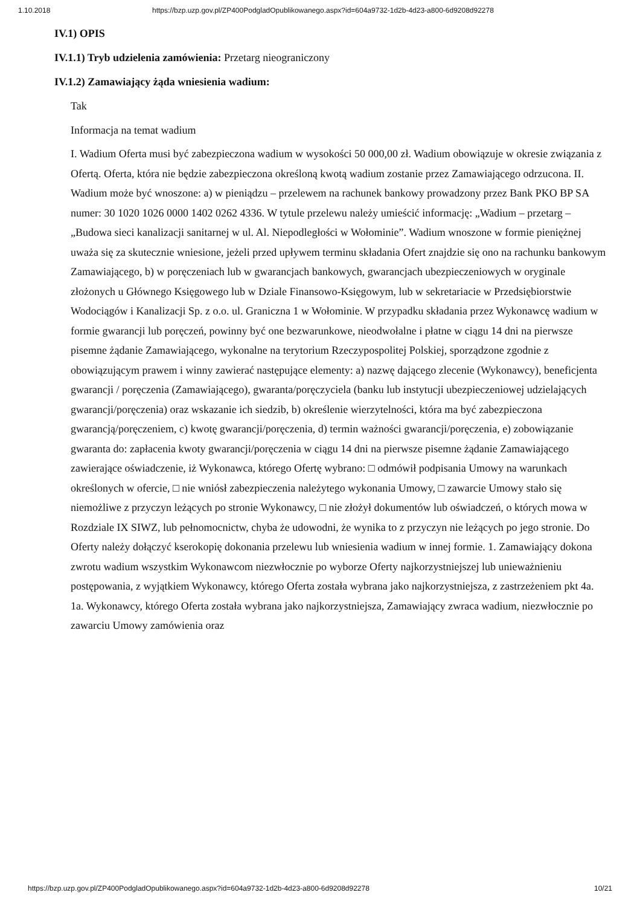1.10.2018 https://bzp.uzp.gov.pl/ZP400PodgladOpublikowanego.aspx?id=604a9732-1d2b-4d23-a800-6d9208d92278
IV.1) OPIS
IV.1.1) Tryb udzielenia zamówienia: Przetarg nieograniczony
IV.1.2) Zamawiający żąda wniesienia wadium:
Tak
Informacja na temat wadium
I. Wadium Oferta musi być zabezpieczona wadium w wysokości 50 000,00 zł. Wadium obowiązuje w okresie związania z Ofertą. Oferta, która nie będzie zabezpieczona określoną kwotą wadium zostanie przez Zamawiającego odrzucona. II. Wadium może być wnoszone: a) w pieniądzu – przelewem na rachunek bankowy prowadzony przez Bank PKO BP SA numer: 30 1020 1026 0000 1402 0262 4336. W tytule przelewu należy umieścić informację: „Wadium – przetarg – „Budowa sieci kanalizacji sanitarnej w ul. Al. Niepodległości w Wołominie”. Wadium wnoszone w formie pieniężnej uważa się za skutecznie wniesione, jeżeli przed upływem terminu składania Ofert znajdzie się ono na rachunku bankowym Zamawiającego, b) w poręczeniach lub w gwarancjach bankowych, gwarancjach ubezpieczeniowych w oryginale złożonych u Głównego Księgowego lub w Dziale Finansowo-Księgowym, lub w sekretariacie w Przedsiębiorstwie Wodociągów i Kanalizacji Sp. z o.o. ul. Graniczna 1 w Wołominie. W przypadku składania przez Wykonawcę wadium w formie gwarancji lub poręczeń, powinny być one bezwarunkowe, nieodwołalne i płatne w ciągu 14 dni na pierwsze pisemne żądanie Zamawiającego, wykonalne na terytorium Rzeczypospolitej Polskiej, sporządzone zgodnie z obowiązującym prawem i winny zawierać następujące elementy: a) nazwę dającego zlecenie (Wykonawcy), beneficjenta gwarancji / poręczenia (Zamawiającego), gwaranta/poręczyciela (banku lub instytucji ubezpieczeniowej udzielających gwarancji/poręczenia) oraz wskazanie ich siedzib, b) określenie wierzytelności, która ma być zabezpieczona gwarancją/poręczeniem, c) kwotę gwarancji/poręczenia, d) termin ważności gwarancji/poręczenia, e) zobowiązanie gwaranta do: zapłacenia kwoty gwarancji/poręczenia w ciągu 14 dni na pierwsze pisemne żądanie Zamawiającego zawierające oświadczenie, iż Wykonawca, którego Ofertę wybrano: □ odmówił podpisania Umowy na warunkach określonych w ofercie, □ nie wniósł zabezpieczenia należytego wykonania Umowy, □ zawarcie Umowy stało się niemożliwe z przyczyn leżących po stronie Wykonawcy, □ nie złożył dokumentów lub oświadczeń, o których mowa w Rozdziale IX SIWZ, lub pełnomocnictw, chyba że udowodni, że wynika to z przyczyn nie leżących po jego stronie. Do Oferty należy dołączyć kserokopię dokonania przelewu lub wniesienia wadium w innej formie. 1. Zamawiający dokona zwrotu wadium wszystkim Wykonawcom niezwłocznie po wyborze Oferty najkorzystniejszej lub unieważnieniu postępowania, z wyjątkiem Wykonawcy, którego Oferta została wybrana jako najkorzystniejsza, z zastrzeżeniem pkt 4a. 1a. Wykonawcy, którego Oferta została wybrana jako najkorzystniejsza, Zamawiający zwraca wadium, niezwłocznie po zawarciu Umowy zamówienia oraz
https://bzp.uzp.gov.pl/ZP400PodgladOpublikowanego.aspx?id=604a9732-1d2b-4d23-a800-6d9208d92278 10/21